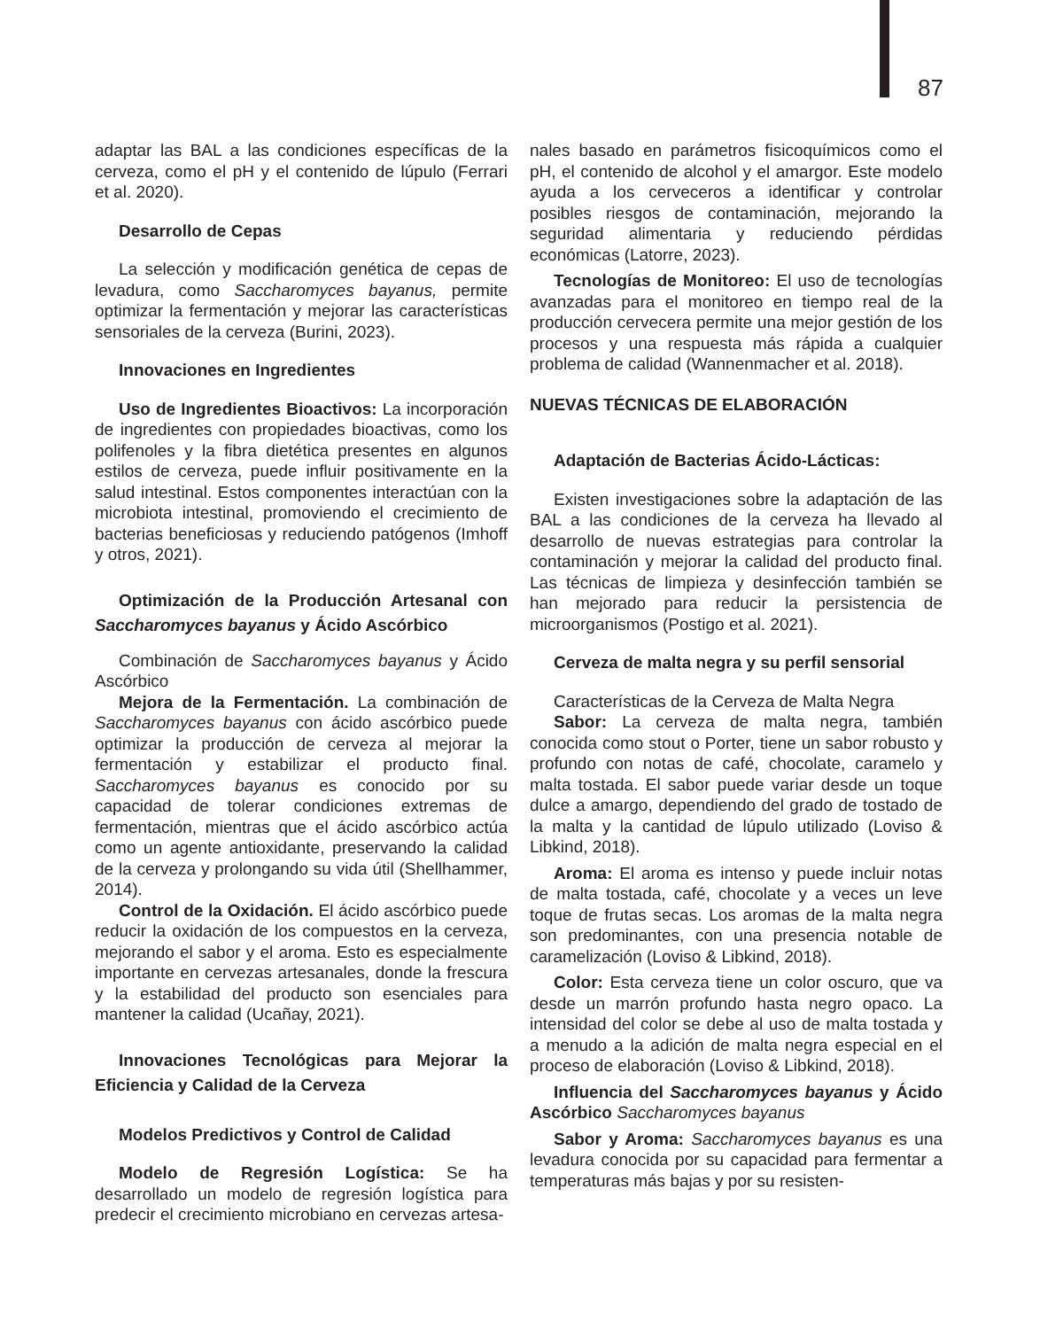87
adaptar las BAL a las condiciones específicas de la cerveza, como el pH y el contenido de lúpulo (Ferrari et al. 2020).
Desarrollo de Cepas
La selección y modificación genética de cepas de levadura, como Saccharomyces bayanus, permite optimizar la fermentación y mejorar las características sensoriales de la cerveza (Burini, 2023).
Innovaciones en Ingredientes
Uso de Ingredientes Bioactivos: La incorporación de ingredientes con propiedades bioactivas, como los polifenoles y la fibra dietética presentes en algunos estilos de cerveza, puede influir positivamente en la salud intestinal. Estos componentes interactúan con la microbiota intestinal, promoviendo el crecimiento de bacterias beneficiosas y reduciendo patógenos (Imhoff y otros, 2021).
Optimización de la Producción Artesanal con Saccharomyces bayanus y Ácido Ascórbico
Combinación de Saccharomyces bayanus y Ácido Ascórbico
Mejora de la Fermentación. La combinación de Saccharomyces bayanus con ácido ascórbico puede optimizar la producción de cerveza al mejorar la fermentación y estabilizar el producto final. Saccharomyces bayanus es conocido por su capacidad de tolerar condiciones extremas de fermentación, mientras que el ácido ascórbico actúa como un agente antioxidante, preservando la calidad de la cerveza y prolongando su vida útil (Shellhammer, 2014).
Control de la Oxidación. El ácido ascórbico puede reducir la oxidación de los compuestos en la cerveza, mejorando el sabor y el aroma. Esto es especialmente importante en cervezas artesanales, donde la frescura y la estabilidad del producto son esenciales para mantener la calidad (Ucañay, 2021).
Innovaciones Tecnológicas para Mejorar la Eficiencia y Calidad de la Cerveza
Modelos Predictivos y Control de Calidad
Modelo de Regresión Logística: Se ha desarrollado un modelo de regresión logística para predecir el crecimiento microbiano en cervezas artesa-
nales basado en parámetros fisicoquímicos como el pH, el contenido de alcohol y el amargor. Este modelo ayuda a los cerveceros a identificar y controlar posibles riesgos de contaminación, mejorando la seguridad alimentaria y reduciendo pérdidas económicas (Latorre, 2023).
Tecnologías de Monitoreo: El uso de tecnologías avanzadas para el monitoreo en tiempo real de la producción cervecera permite una mejor gestión de los procesos y una respuesta más rápida a cualquier problema de calidad (Wannenmacher et al. 2018).
NUEVAS TÉCNICAS DE ELABORACIÓN
Adaptación de Bacterias Ácido-Lácticas:
Existen investigaciones sobre la adaptación de las BAL a las condiciones de la cerveza ha llevado al desarrollo de nuevas estrategias para controlar la contaminación y mejorar la calidad del producto final. Las técnicas de limpieza y desinfección también se han mejorado para reducir la persistencia de microorganismos (Postigo et al. 2021).
Cerveza de malta negra y su perfil sensorial
Características de la Cerveza de Malta Negra
Sabor: La cerveza de malta negra, también conocida como stout o Porter, tiene un sabor robusto y profundo con notas de café, chocolate, caramelo y malta tostada. El sabor puede variar desde un toque dulce a amargo, dependiendo del grado de tostado de la malta y la cantidad de lúpulo utilizado (Loviso & Libkind, 2018).
Aroma: El aroma es intenso y puede incluir notas de malta tostada, café, chocolate y a veces un leve toque de frutas secas. Los aromas de la malta negra son predominantes, con una presencia notable de caramelización (Loviso & Libkind, 2018).
Color: Esta cerveza tiene un color oscuro, que va desde un marrón profundo hasta negro opaco. La intensidad del color se debe al uso de malta tostada y a menudo a la adición de malta negra especial en el proceso de elaboración (Loviso & Libkind, 2018).
Influencia del Saccharomyces bayanus y Ácido Ascórbico Saccharomyces bayanus
Sabor y Aroma: Saccharomyces bayanus es una levadura conocida por su capacidad para fermentar a temperaturas más bajas y por su resisten-